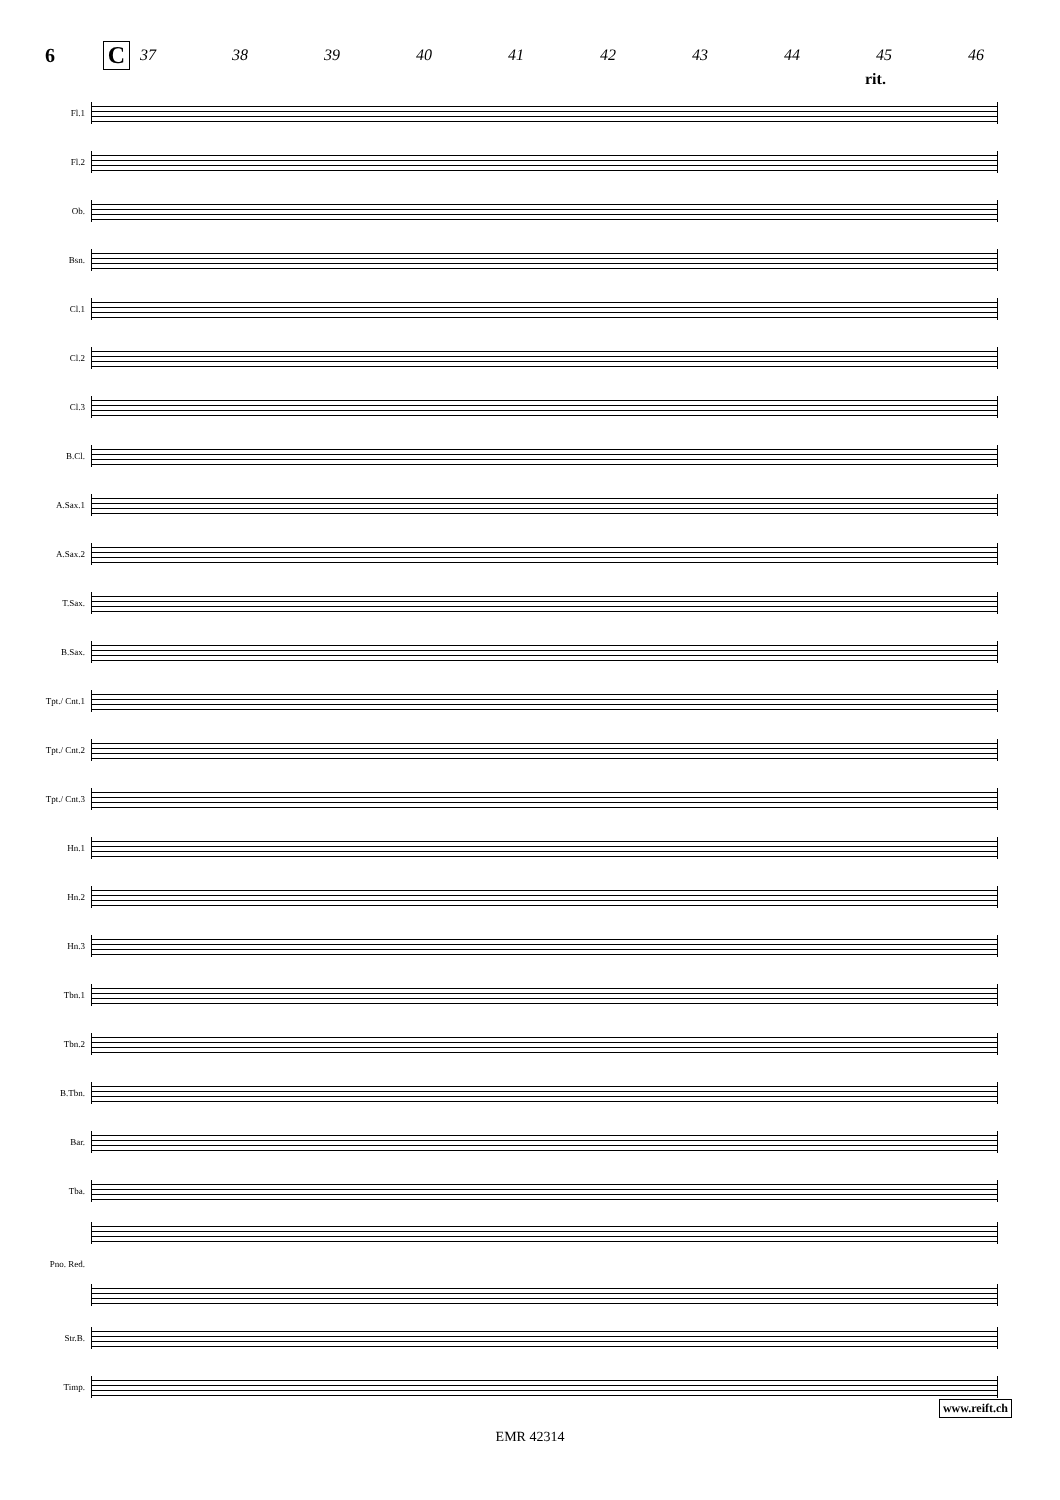6 C
37 38 39 40 41 42 43 44 45 46
rit.
Fl.1
Fl.2
Ob.
Bsn.
Cl.1
Cl.2
Cl.3
B.Cl.
A.Sax.1
A.Sax.2
T.Sax.
B.Sax.
Tpt./ Cnt.1
Tpt./ Cnt.2
Tpt./ Cnt.3
Hn.1
Hn.2
Hn.3
Tbn.1
Tbn.2
B.Tbn.
Bar.
Tba.
Pno. Red.
Str.B.
Timp.
EMR 42314
www.reift.ch